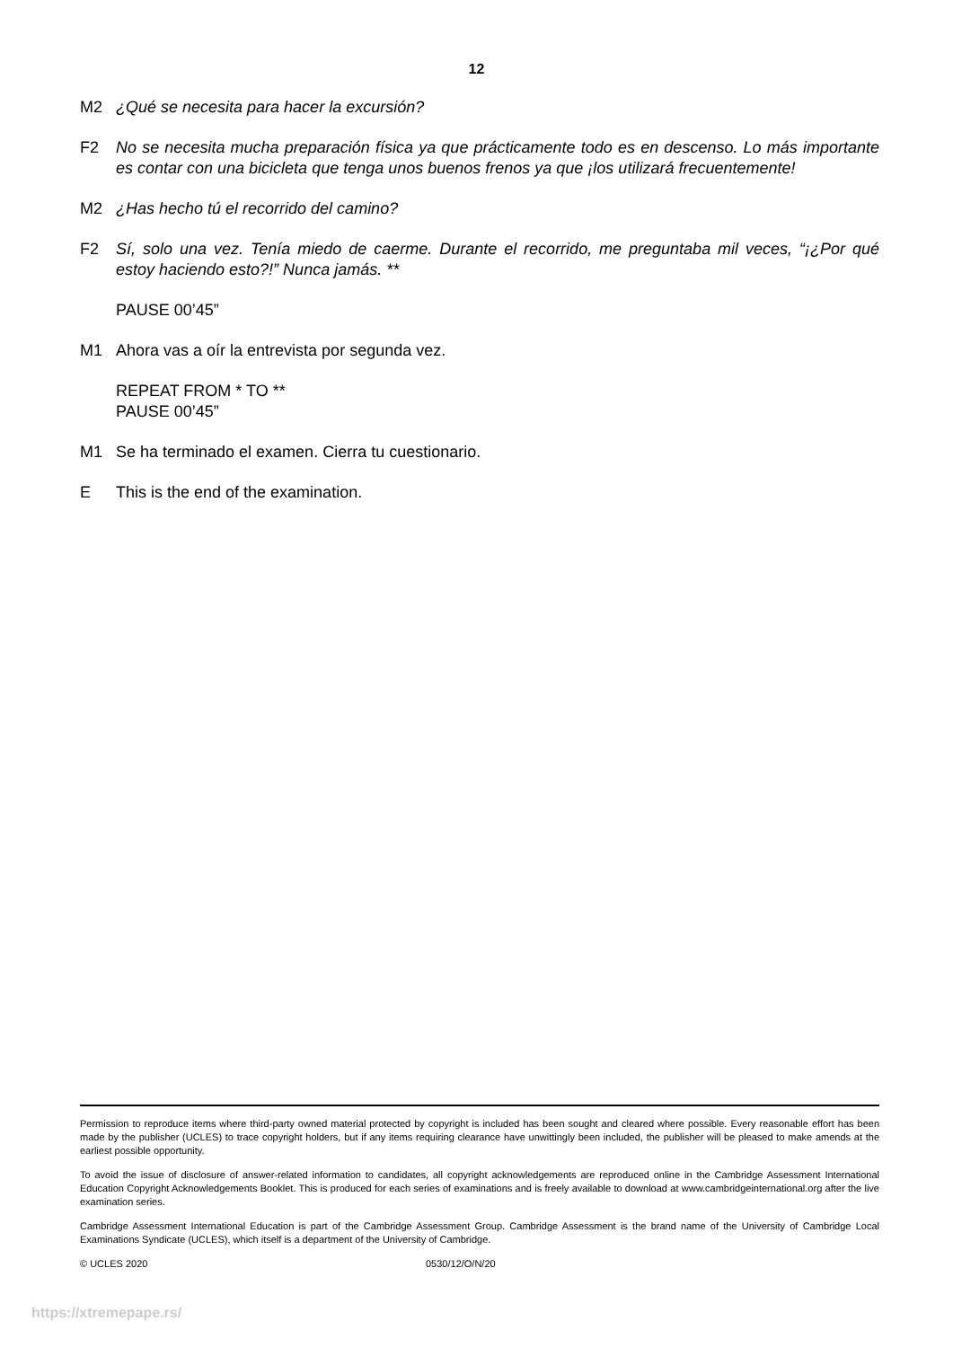12
M2 ¿Qué se necesita para hacer la excursión?
F2 No se necesita mucha preparación física ya que prácticamente todo es en descenso. Lo más importante es contar con una bicicleta que tenga unos buenos frenos ya que ¡los utilizará frecuentemente!
M2 ¿Has hecho tú el recorrido del camino?
F2 Sí, solo una vez. Tenía miedo de caerme. Durante el recorrido, me preguntaba mil veces, “¡¿Por qué estoy haciendo esto?!” Nunca jamás. **
PAUSE 00’45”
M1 Ahora vas a oír la entrevista por segunda vez.
REPEAT FROM * TO **
PAUSE 00’45”
M1 Se ha terminado el examen. Cierra tu cuestionario.
E This is the end of the examination.
Permission to reproduce items where third-party owned material protected by copyright is included has been sought and cleared where possible. Every reasonable effort has been made by the publisher (UCLES) to trace copyright holders, but if any items requiring clearance have unwittingly been included, the publisher will be pleased to make amends at the earliest possible opportunity.
To avoid the issue of disclosure of answer-related information to candidates, all copyright acknowledgements are reproduced online in the Cambridge Assessment International Education Copyright Acknowledgements Booklet. This is produced for each series of examinations and is freely available to download at www.cambridgeinternational.org after the live examination series.
Cambridge Assessment International Education is part of the Cambridge Assessment Group. Cambridge Assessment is the brand name of the University of Cambridge Local Examinations Syndicate (UCLES), which itself is a department of the University of Cambridge.
© UCLES 2020 0530/12/O/N/20
https://xtremepape.rs/